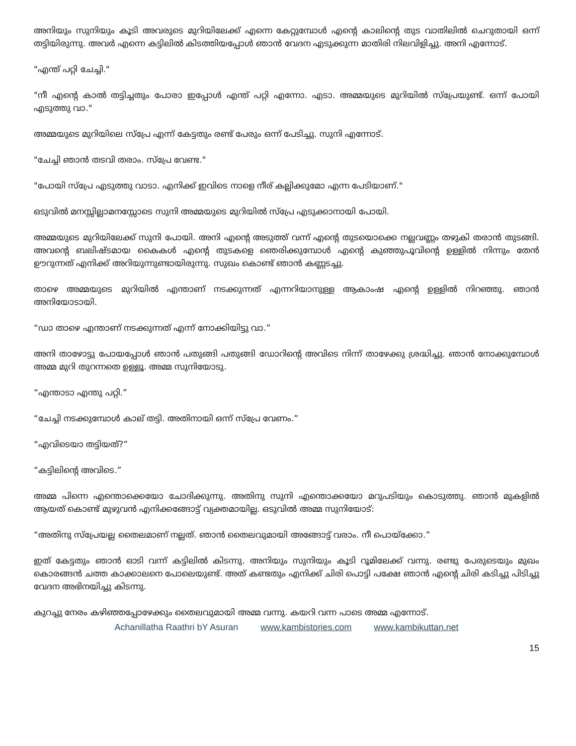അനിയും സുനിയും കൂടി അവരുടെ മുറിയിലേക്ക് എന്നെ കേറ്റുമ്പോൾ എന്റെ കാലിന്റെ തുട വാതിലിൽ ചെറുതായി ഒന്ന് തട്ടിയിരുന്നു. അവർ എന്നെ കട്ടിലിൽ കിടത്തിയപ്പോൾ ഞാൻ വേദന എടുക്കുന്ന മാതിരി നിലവിളിച്ചു. അനി എന്നോട്.
"എന്ത് പറ്റി ചേച്ചി."
"നീ എന്റെ കാൽ തട്ടിച്ചതും പോരാ ഇപ്പോൾ എന്ത് പറ്റി എന്നോ. എടാ. അമ്മയുടെ മുറിയിൽ സ്പ്രേയുണ്ട്. ഒന്ന് പോയി എടുത്തു വാ."
അമ്മയുടെ മുറിയിലെ സ്പ്രേ എന്ന് കേട്ടതും രണ്ട് പേരും ഒന്ന് പേടിച്ചു. സുനി എന്നോട്.
"ചേച്ചി ഞാൻ തടവി തരാം. സ്പ്രേ വേണ്ട."
"പോയി സ്പ്രേ എടുത്തു വാടാ. എനിക്ക് ഇവിടെ നാളെ നീര് കല്ലിക്കുമോ എന്ന പേടിയാണ്."
ഒടുവിൽ മനസ്സില്ലാമനസ്സോടെ സുനി അമ്മയുടെ മുറിയിൽ സ്പ്രേ എടുക്കാനായി പോയി.
അമ്മയുടെ മുറിയിലേക്ക് സുനി പോയി. അനി എന്റെ അടുത്ത് വന്ന് എന്റെ തുടയൊക്കെ നല്ലവണ്ണം തഴുകി തരാൻ തുടങ്ങി. അവന്റെ ബലിഷ്ടമായ കൈകൾ എന്റെ തുടകളെ ഞെരിക്കുമ്പോൾ എന്റെ കുഞ്ഞുപൂവിന്റെ ഉള്ളിൽ നിന്നും തേൻ ഊറുന്നത് എനിക്ക് അറിയുന്നുണ്ടായിരുന്നു. സുഖം കൊണ്ട് ഞാൻ കണ്ണടച്ചു.
താഴെ അമ്മയുടെ മുറിയിൽ എന്താണ് നടക്കുന്നത് എന്നറിയാനുള്ള ആകാംഷ എന്റെ ഉള്ളിൽ നിറഞ്ഞു. ഞാൻ അനിയോടായി.
“ഡാ താഴെ എന്താണ് നടക്കുന്നത് എന്ന് നോക്കിയിട്ടു വാ.”
അനി താഴോട്ടു പോയപ്പോൾ ഞാൻ പതുങ്ങി പതുങ്ങി ഡോറിന്റെ അവിടെ നിന്ന് താഴേക്കു ശ്രദ്ധിച്ചു. ഞാൻ നോക്കുമ്പോൾ അമ്മ മുറി തുറന്നതെ ഉള്ളൂ. അമ്മ സുനിയോടു.
“എന്താടാ എന്തു പറ്റി.”
“ചേച്ചി നടക്കുമ്പോൾ കാല് തട്ടി. അതിനായി ഒന്ന് സ്പ്രേ വേണം.”
“എവിടെയാ തട്ടിയത്?”
“കട്ടിലിന്റെ അവിടെ.”
അമ്മ പിന്നെ എന്തൊക്കെയോ ചോദിക്കുന്നു. അതിനു സുനി എന്തൊക്കയോ മറുപടിയും കൊടുത്തു. ഞാൻ മുകളിൽ ആയത് കൊണ്ട് മുഴുവൻ എനിക്കങ്ങോട്ട് വ്യക്തമായില്ല. ഒടുവിൽ അമ്മ സുനിയോട്:
“അതിനു സ്പ്രേയല്ല തൈലമാണ് നല്ലത്. ഞാൻ തൈലവുമായി അങ്ങോട്ട് വരാം. നീ പൊയ്ക്കോ.”
ഇത് കേട്ടതും ഞാൻ ഓടി വന്ന് കട്ടിലിൽ കിടന്നു. അനിയും സുനിയും കൂടി റൂമിലേക്ക് വന്നു. രണ്ടു പേരുടെയും മുഖം കൊരങ്ങൻ ചത്ത കാക്കാലനെ പോലെയുണ്ട്. അത് കണ്ടതും എനിക്ക് ചിരി പൊട്ടി പക്ഷേ ഞാൻ എന്റെ ചിരി കടിച്ചു പിടിച്ചു വേദന അഭിനയിച്ചു കിടന്നു.
കുറച്ചു നേരം കഴിഞ്ഞപ്പോഴേക്കും തൈലവുമായി അമ്മ വന്നു. കയറി വന്ന പാടെ അമ്മ എന്നോട്.
Achanillatha Raathri bY Asuran www.kambistories.com www.kambikuttan.net
15